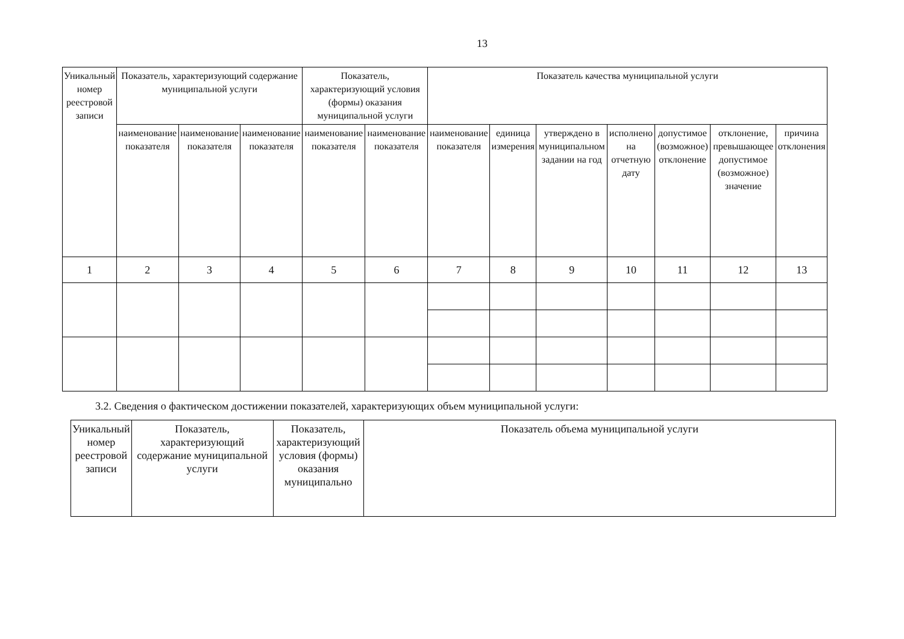13
| Уникальный номер реестровой записи | Показатель, характеризующий содержание муниципальной услуги | | | Показатель, характеризующий условия (формы) оказания муниципальной услуги | | Показатель качества муниципальной услуги | | | | | | |
| --- | --- | --- | --- | --- | --- | --- | --- | --- | --- | --- | --- | --- |
| | наименование показателя | наименование показателя | наименование показателя | наименование показателя | наименование показателя | наименование показателя | единица измерения | утверждено в муниципальном задании на год | исполнено на отчетную дату | допустимое (возможное) отклонение | отклонение, превышающее допустимое (возможное) значение | причина отклонения |
| 1 | 2 | 3 | 4 | 5 | 6 | 7 | 8 | 9 | 10 | 11 | 12 | 13 |
3.2. Сведения о фактическом достижении показателей, характеризующих объем муниципальной услуги:
| Уникальный номер реестровой записи | Показатель, характеризующий содержание муниципальной услуги | Показатель, характеризующий условия (формы) оказания муниципально | Показатель объема муниципальной услуги |
| --- | --- | --- | --- |